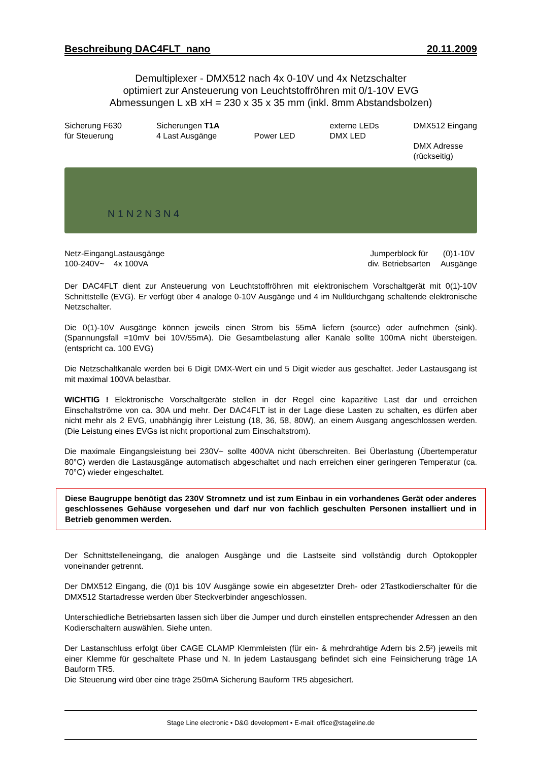Beschreibung DAC4FLT_nano 20.11.2009
Demultiplexer - DMX512 nach 4x 0-10V und 4x Netzschalter
optimiert zur Ansteuerung von Leuchtstoffröhren mit 0/1-10V EVG
Abmessungen L xB xH = 230 x 35 x 35 mm (inkl. 8mm Abstandsbolzen)
Sicherung F630
für Steuerung Sicherungen T1A
4 Last Ausgänge
Power LED externe LEDs
DMX LED DMX512 Eingang
DMX Adresse
(rückseitig)
N 1 N 2 N 3 N 4
Netz-Eingang
100-240V~ Lastausgänge
4x 100VA Jumperblock für
div. Betriebsarten (0)1-10V
Ausgänge
Der DAC4FLT dient zur Ansteuerung von Leuchtstoffröhren mit elektronischem Vorschaltgerät mit 0(1)-10V Schnittstelle (EVG). Er verfügt über 4 analoge 0-10V Ausgänge und 4 im Nulldurchgang schaltende elektronische Netzschalter.
Die 0(1)-10V Ausgänge können jeweils einen Strom bis 55mA liefern (source) oder aufnehmen (sink). (Spannungsfall =10mV bei 10V/55mA). Die Gesamtbelastung aller Kanäle sollte 100mA nicht übersteigen. (entspricht ca. 100 EVG)
Die Netzschaltkanäle werden bei 6 Digit DMX-Wert ein und 5 Digit wieder aus geschaltet. Jeder Lastausgang ist mit maximal 100VA belastbar.
WICHTIG ! Elektronische Vorschaltgeräte stellen in der Regel eine kapazitive Last dar und erreichen Einschaltströme von ca. 30A und mehr. Der DAC4FLT ist in der Lage diese Lasten zu schalten, es dürfen aber nicht mehr als 2 EVG, unabhängig ihrer Leistung (18, 36, 58, 80W), an einem Ausgang angeschlossen werden. (Die Leistung eines EVGs ist nicht proportional zum Einschaltstrom).
Die maximale Eingangsleistung bei 230V~ sollte 400VA nicht überschreiten. Bei Überlastung (Übertemperatur 80°C) werden die Lastausgänge automatisch abgeschaltet und nach erreichen einer geringeren Temperatur (ca. 70°C) wieder eingeschaltet.
Diese Baugruppe benötigt das 230V Stromnetz und ist zum Einbau in ein vorhandenes Gerät oder anderes geschlossenes Gehäuse vorgesehen und darf nur von fachlich geschulten Personen installiert und in Betrieb genommen werden.
Der Schnittstelleneingang, die analogen Ausgänge und die Lastseite sind vollständig durch Optokoppler voneinander getrennt.
Der DMX512 Eingang, die (0)1 bis 10V Ausgänge sowie ein abgesetzter Dreh- oder 2Tastkodierschalter für die DMX512 Startadresse werden über Steckverbinder angeschlossen.
Unterschiedliche Betriebsarten lassen sich über die Jumper und durch einstellen entsprechender Adressen an den Kodierschaltern auswählen. Siehe unten.
Der Lastanschluss erfolgt über CAGE CLAMP Klemmleisten (für ein- & mehrdrahtige Adern bis 2.5²) jeweils mit einer Klemme für geschaltete Phase und N. In jedem Lastausgang befindet sich eine Feinsicherung träge 1A Bauform TR5.
Die Steuerung wird über eine träge 250mA Sicherung Bauform TR5 abgesichert.
Stage Line electronic • D&G development • E-mail: office@stageline.de